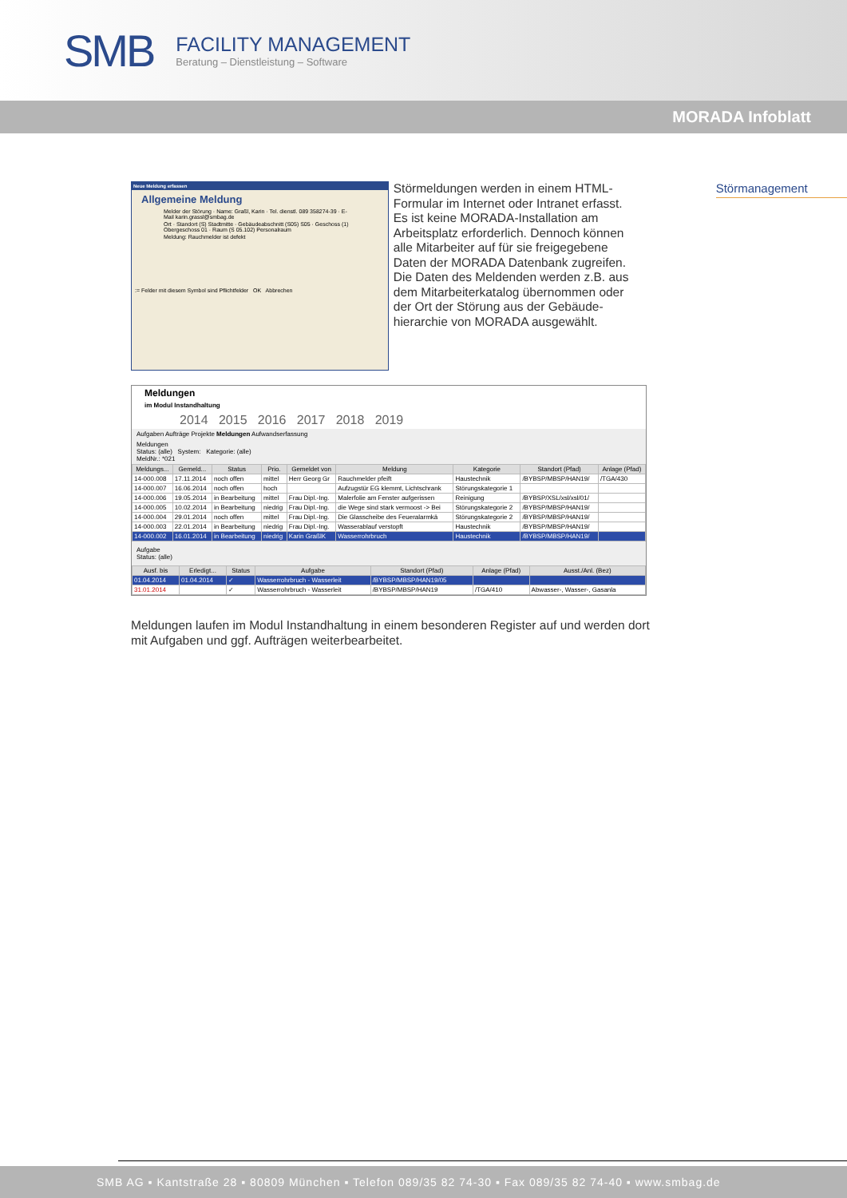SMB
FACILITY MANAGEMENT
Beratung – Dienstleistung – Software
MORADA Infoblatt
Neue Meldung erfassen
Allgemeine Meldung
Melder der Störung · Name: Graßl, Karin · Tel. dienstl. 089 358274-39 · E-Mail karin.grassl@smbag.de
Ort · Standort (S) Stadtmitte · Gebäudeabschnitt (S05) S05 · Geschoss (1) Obergeschoss 01 · Raum (S 05.102) Personalraum
Meldung: Rauchmelder ist defekt
:= Felder mit diesem Symbol sind Pflichtfelder OK Abbrechen
Störmeldungen werden in einem HTML-Formular im Internet oder Intranet erfasst. Es ist keine MORADA-Installation am Arbeitsplatz erforderlich. Dennoch können alle Mitarbeiter auf für sie freigegebene Daten der MORADA Datenbank zugreifen. Die Daten des Meldenden werden z.B. aus dem Mitarbeiterkatalog übernommen oder der Ort der Störung aus der Gebäude-hierarchie von MORADA ausgewählt.
Störmanagement
Meldungen
im Modul Instandhaltung
2014 2015 2016 2017 2018 2019
Aufgaben Aufträge Projekte Meldungen Aufwandserfassung
Meldungen
Status: (alle) System: Kategorie: (alle)
MeldNr.: *021
| Meldungs... | Gemeld... | Status | Prio. | Gemeldet von | Meldung | Kategorie | Standort (Pfad) | Anlage (Pfad) |
| --- | --- | --- | --- | --- | --- | --- | --- | --- |
| 14-000.008 | 17.11.2014 | noch offen | mittel | Herr Georg Gr | Rauchmelder pfeift | Haustechnik | /BYBSP/MBSP/HAN19/ | /TGA/430 |
| 14-000.007 | 16.06.2014 | noch offen | hoch | | Aufzugstür EG klemmt, Lichtschrank | Störungskategorie 1 | | |
| 14-000.006 | 19.05.2014 | in Bearbeitung | mittel | Frau Dipl.-Ing. | Malerfolie am Fenster aufgerissen | Reinigung | /BYBSP/XSL/xsl/xsl/01/ | |
| 14-000.005 | 10.02.2014 | in Bearbeitung | niedrig | Frau Dipl.-Ing. | die Wege sind stark vermoost -> Bei | Störungskategorie 2 | /BYBSP/MBSP/HAN19/ | |
| 14-000.004 | 29.01.2014 | noch offen | mittel | Frau Dipl.-Ing. | Die Glasscheibe des Feueralarmkä | Störungskategorie 2 | /BYBSP/MBSP/HAN19/ | |
| 14-000.003 | 22.01.2014 | in Bearbeitung | niedrig | Frau Dipl.-Ing. | Wasserablauf verstopft | Haustechnik | /BYBSP/MBSP/HAN19/ | |
| 14-000.002 | 16.01.2014 | in Bearbeitung | niedrig | Karin GraßlK | Wasserrohrbruch | Haustechnik | /BYBSP/MBSP/HAN19/ | |
Aufgabe
Status: (alle)
| Ausf. bis | Erledigt... | Status | Aufgabe | Standort (Pfad) | Anlage (Pfad) | Ausst./Anl. (Bez) |
| --- | --- | --- | --- | --- | --- | --- |
| 01.04.2014 | 01.04.2014 | ✓ | Wasserrohrbruch - Wasserleit | /BYBSP/MBSP/HAN19/05 | | |
| 31.01.2014 | | ✓ | Wasserrohrbruch - Wasserleit | /BYBSP/MBSP/HAN19 | /TGA/410 | Abwasser-, Wasser-, Gasanla |
Meldungen laufen im Modul Instandhaltung in einem besonderen Register auf und werden dort mit Aufgaben und ggf. Aufträgen weiterbearbeitet.
SMB AG ▪ Kantstraße 28 ▪ 80809 München ▪ Telefon 089/35 82 74-30 ▪ Fax 089/35 82 74-40 ▪ www.smbag.de